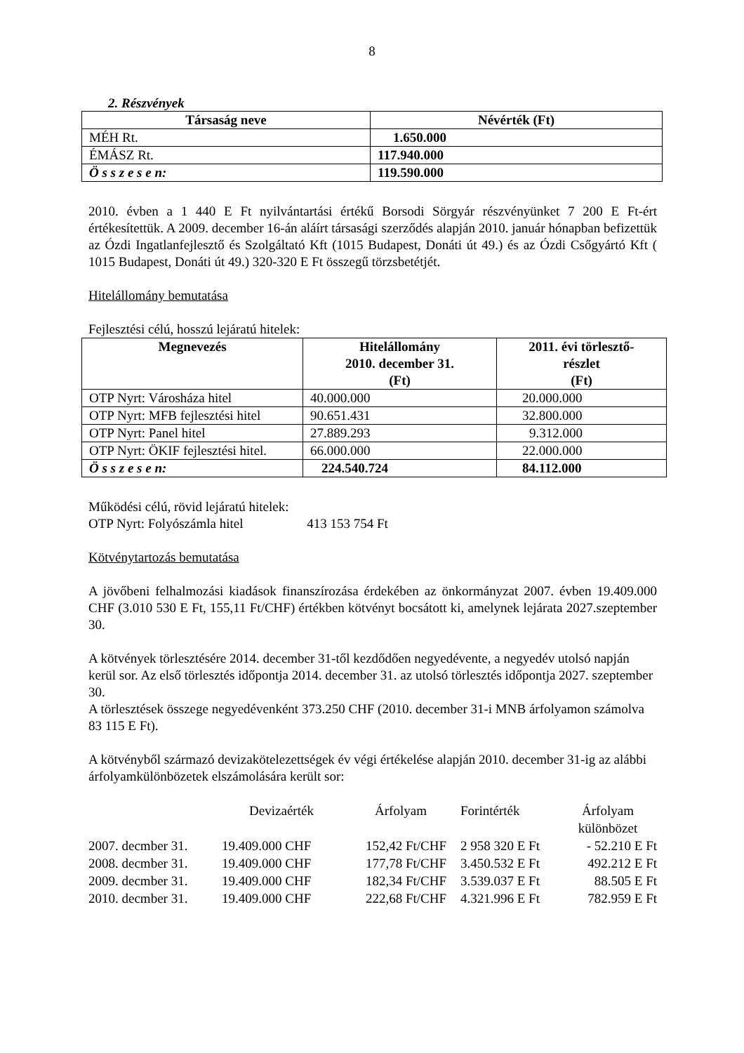8
2. Részvények
| Társaság neve | Névérték (Ft) |
| --- | --- |
| MÉH Rt. | 1.650.000 |
| ÉMÁSZ Rt. | 117.940.000 |
| Ö s s z e s e n: | 119.590.000 |
2010. évben a 1 440 E Ft nyilvántartási értékű Borsodi Sörgyár részvényünket 7 200 E Ft-ért értékesítettük. A 2009. december 16-án aláírt társasági szerződés alapján 2010. január hónapban befizettük az Ózdi Ingatlanfejlesztő és Szolgáltató Kft (1015 Budapest, Donáti út 49.) és az Ózdi Csőgyártó Kft ( 1015 Budapest, Donáti út 49.) 320-320 E Ft összegű törzsbetétjét.
Hitelállomány bemutatása
Fejlesztési célú, hosszú lejáratú hitelek:
| Megnevezés | Hitelállomány 2010. december 31. (Ft) | 2011. évi törlesztő- részlet (Ft) |
| --- | --- | --- |
| OTP Nyrt: Városháza hitel | 40.000.000 | 20.000.000 |
| OTP Nyrt: MFB fejlesztési hitel | 90.651.431 | 32.800.000 |
| OTP Nyrt: Panel hitel | 27.889.293 | 9.312.000 |
| OTP Nyrt: ÖKIF fejlesztési hitel. | 66.000.000 | 22.000.000 |
| Ö s s z e s e n: | 224.540.724 | 84.112.000 |
Működési célú, rövid lejáratú hitelek:
OTP Nyrt: Folyószámla hitel 413 153 754 Ft
Kötvénytartozás bemutatása
A jövőbeni felhalmozási kiadások finanszírozása érdekében az önkormányzat 2007. évben 19.409.000 CHF (3.010 530 E Ft, 155,11 Ft/CHF) értékben kötvényt bocsátott ki, amelynek lejárata 2027.szeptember 30.
A kötvények törlesztésére 2014. december 31-től kezdődően negyedévente, a negyedév utolsó napján kerül sor. Az első törlesztés időpontja 2014. december 31. az utolsó törlesztés időpontja 2027. szeptember 30.
A törlesztések összege negyedévenként 373.250 CHF (2010. december 31-i MNB árfolyamon számolva 83 115 E Ft).
A kötvényből származó devizakötelezettségek év végi értékelése alapján 2010. december 31-ig az alábbi árfolyamkülönbözetek elszámolására került sor:
| | Devizaérték | Árfolyam | Forintérték | Árfolyam különbözet |
| 2007. decmber 31. | 19.409.000 CHF | 152,42 Ft/CHF | 2 958 320 E Ft | - 52.210 E Ft |
| 2008. decmber 31. | 19.409.000 CHF | 177,78 Ft/CHF | 3.450.532 E Ft | 492.212 E Ft |
| 2009. decmber 31. | 19.409.000 CHF | 182,34 Ft/CHF | 3.539.037 E Ft | 88.505 E Ft |
| 2010. decmber 31. | 19.409.000 CHF | 222,68 Ft/CHF | 4.321.996 E Ft | 782.959 E Ft |